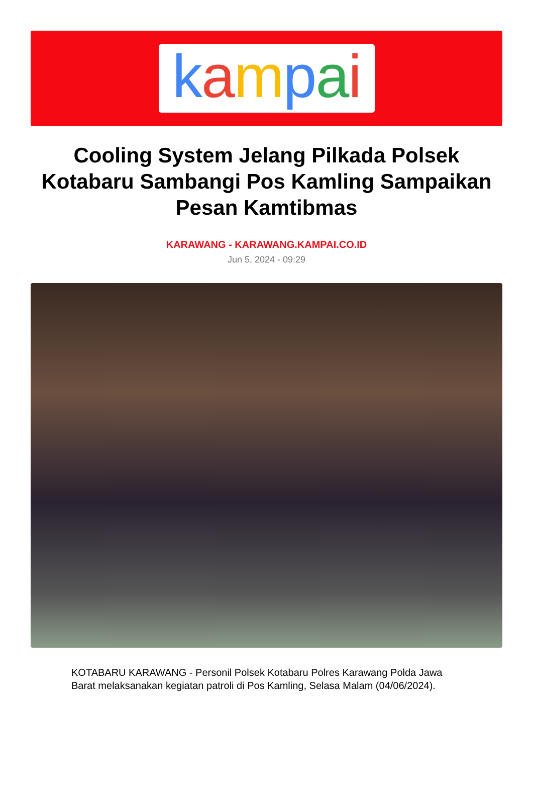kampai
Cooling System Jelang Pilkada Polsek Kotabaru Sambangi Pos Kamling Sampaikan Pesan Kamtibmas
KARAWANG - KARAWANG.KAMPAI.CO.ID
Jun 5, 2024 - 09:29
KOTABARU KARAWANG - Personil Polsek Kotabaru Polres Karawang Polda Jawa Barat melaksanakan kegiatan patroli di Pos Kamling, Selasa Malam (04/06/2024).